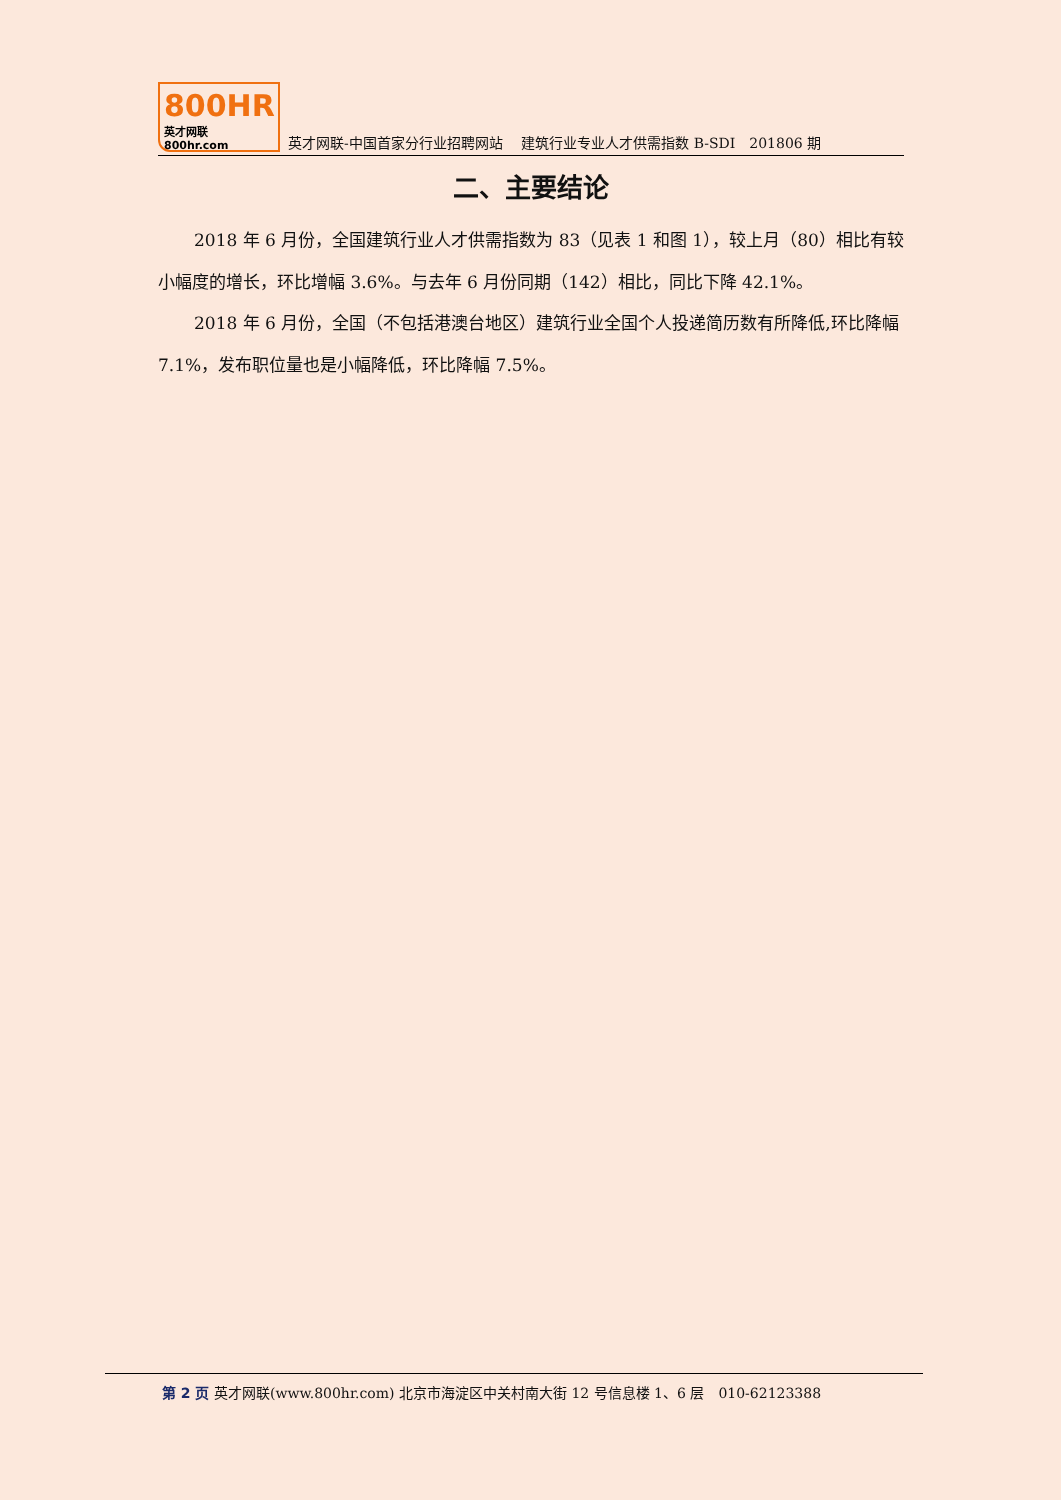800HR
英才网联 800hr.com
英才网联-中国首家分行业招聘网站　 建筑行业专业人才供需指数 B-SDI　201806 期
二、主要结论
2018 年 6 月份，全国建筑行业人才供需指数为 83（见表 1 和图 1），较上月（80）相比有较小幅度的增长，环比增幅 3.6%。与去年 6 月份同期（142）相比，同比下降 42.1%。
2018 年 6 月份，全国（不包括港澳台地区）建筑行业全国个人投递简历数有所降低,环比降幅 7.1%，发布职位量也是小幅降低，环比降幅 7.5%。
第 2 页 英才网联(www.800hr.com) 北京市海淀区中关村南大街 12 号信息楼 1、6 层　010-62123388